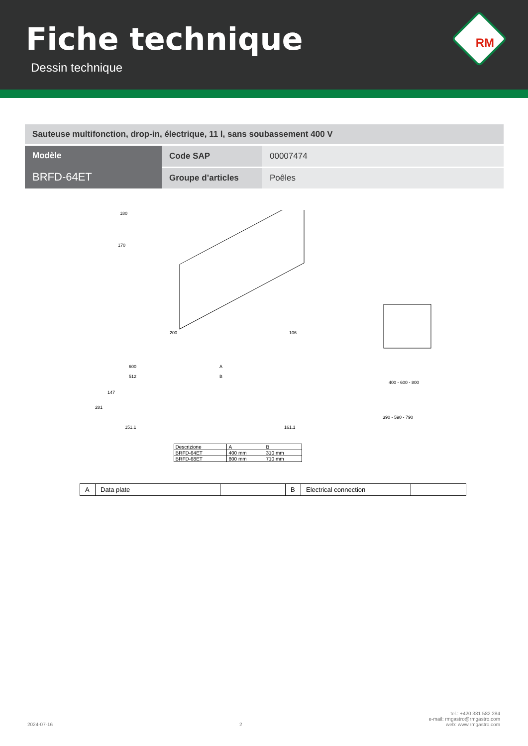Fiche technique
Dessin technique
RM
| Sauteuse multifonction, drop-in, électrique, 11 l, sans soubassement 400 V | | |
| Modèle BRFD-64ET | Code SAP | 00007474 |
| | Groupe d’articles | Poêles |
180
170
200
106
600
512
A
B
281
147
151.1
161.1
400 - 600 - 800
390 - 590 - 790
| Descrizione | A | B |
| BRFD-64ET | 400 mm | 310 mm |
| BRFD-68ET | 800 mm | 710 mm |
| A | Data plate | | B | Electrical connection | |
2024-07-16 2 tel.: +420 381 582 284
e-mail: rmgastro@rmgastro.com
web: www.rmgastro.com